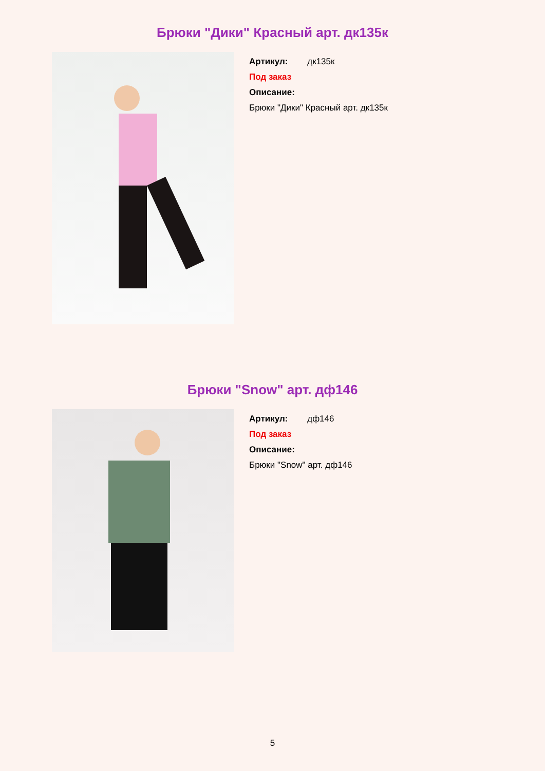Брюки "Дики" Красный арт. дк135к
Артикул: дк135к
Под заказ
Описание:
Брюки "Дики" Красный арт. дк135к
Брюки "Snow" арт. дф146
Артикул: дф146
Под заказ
Описание:
Брюки "Snow" арт. дф146
5